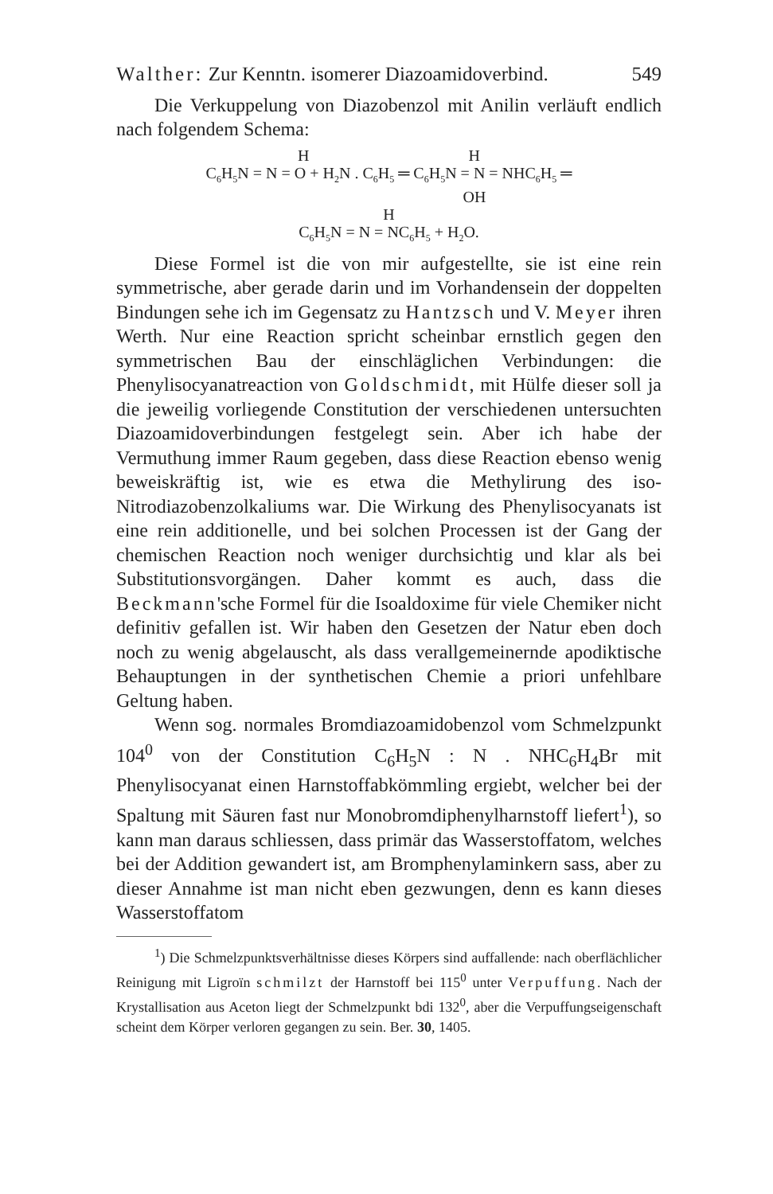Walther: Zur Kenntn. isomerer Diazoamidoverbind. 549
Die Verkuppelung von Diazobenzol mit Anilin verläuft endlich nach folgendem Schema:
H H
C<sub>6</sub>H<sub>5</sub>N = N = O + H<sub>2</sub>N . C<sub>6</sub>H<sub>5</sub> ═ C<sub>6</sub>H<sub>5</sub>N = N = NHC<sub>6</sub>H<sub>5</sub> ═
OH
H
C<sub>6</sub>H<sub>5</sub>N = N = NC<sub>6</sub>H<sub>5</sub> + H<sub>2</sub>O.
Diese Formel ist die von mir aufgestellte, sie ist eine rein symmetrische, aber gerade darin und im Vorhandensein der doppelten Bindungen sehe ich im Gegensatz zu Hantzsch und V. Meyer ihren Werth. Nur eine Reaction spricht scheinbar ernstlich gegen den symmetrischen Bau der einschläglichen Verbindungen: die Phenylisocyanatreaction von Goldschmidt, mit Hülfe dieser soll ja die jeweilig vorliegende Constitution der verschiedenen untersuchten Diazoamidoverbindungen festgelegt sein. Aber ich habe der Vermuthung immer Raum gegeben, dass diese Reaction ebenso wenig beweiskräftig ist, wie es etwa die Methylirung des iso-Nitrodiazobenzolkaliums war. Die Wirkung des Phenylisocyanats ist eine rein additionelle, und bei solchen Processen ist der Gang der chemischen Reaction noch weniger durchsichtig und klar als bei Substitutionsvorgängen. Daher kommt es auch, dass die Beckmann'sche Formel für die Isoaldoxime für viele Chemiker nicht definitiv gefallen ist. Wir haben den Gesetzen der Natur eben doch noch zu wenig abgelauscht, als dass verallgemeinernde apodiktische Behauptungen in der synthetischen Chemie a priori unfehlbare Geltung haben.
Wenn sog. normales Bromdiazoamidobenzol vom Schmelzpunkt 104<sup>0</sup> von der Constitution C<sub>6</sub>H<sub>5</sub>N : N . NHC<sub>6</sub>H<sub>4</sub>Br mit Phenylisocyanat einen Harnstoffabkömmling ergiebt, welcher bei der Spaltung mit Säuren fast nur Monobromdiphenylharnstoff liefert<sup>1</sup>), so kann man daraus schliessen, dass primär das Wasserstoffatom, welches bei der Addition gewandert ist, am Bromphenylaminkern sass, aber zu dieser Annahme ist man nicht eben gezwungen, denn es kann dieses Wasserstoffatom
<sup>1</sup>) Die Schmelzpunktsverhältnisse dieses Körpers sind auffallende: nach oberflächlicher Reinigung mit Ligroïn schmilzt der Harnstoff bei 115<sup>0</sup> unter Verpuffung. Nach der Krystallisation aus Aceton liegt der Schmelzpunkt bdi 132<sup>0</sup>, aber die Verpuffungseigenschaft scheint dem Körper verloren gegangen zu sein. Ber. 30, 1405.